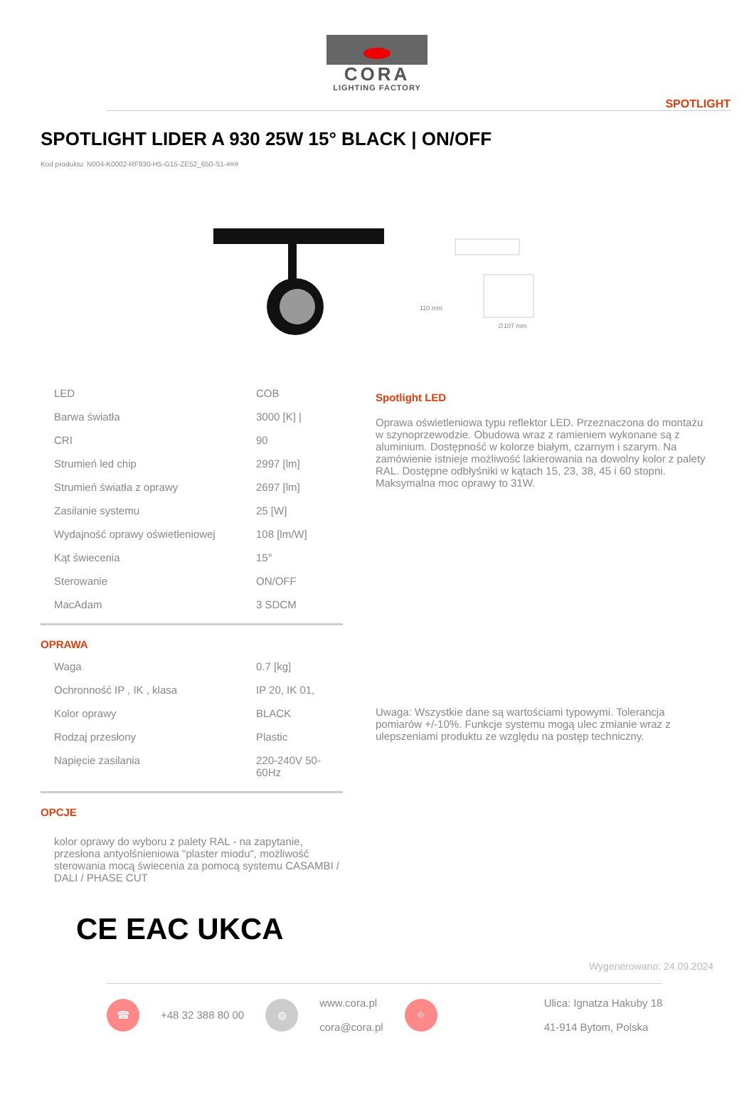CORA
LIGHTING FACTORY
SPOTLIGHT
SPOTLIGHT LIDER A 930 25W 15° BLACK | ON/OFF
Kod produktu: N004-K0002-RF930-H5-G15-ZE52_650-S1-###
110 mm
∅107 mm
| LED | COB |
| Barwa światła | 3000 [K] / |
| CRI | 90 |
| Strumień led chip | 2997 [lm] |
| Strumień światła z oprawy | 2697 [lm] |
| Zasilanie systemu | 25 [W] |
| Wydajność oprawy oświetleniowej | 108 [lm/W] |
| Kąt świecenia | 15° |
| Sterowanie | ON/OFF |
| MacAdam | 3 SDCM |
OPRAWA
| Waga | 0.7 [kg] |
| Ochronność IP , IK , klasa | IP 20, IK 01, |
| Kolor oprawy | BLACK |
| Rodzaj przesłony | Plastic |
| Napięcie zasilania | 220-240V 50-60Hz |
OPCJE
kolor oprawy do wyboru z palety RAL - na zapytanie, przesłona antyolśnieniowa "plaster miodu", możliwość sterowania mocą świecenia za pomocą systemu CASAMBI / DALI / PHASE CUT
CE EAC UKCA
Spotlight LED
Oprawa oświetleniowa typu reflektor LED. Przeznaczona do montażu w szynoprzewodzie. Obudowa wraz z ramieniem wykonane są z aluminium. Dostępność w kolorze białym, czarnym i szarym. Na zamówienie istnieje możliwość lakierowania na dowolny kolor z palety RAL. Dostępne odbłyśniki w kątach 15, 23, 38, 45 i 60 stopni. Maksymalna moc oprawy to 31W.
Uwaga: Wszystkie dane są wartościami typowymi. Tolerancja pomiarów +/-10%. Funkcje systemu mogą ulec zmianie wraz z ulepszeniami produktu ze względu na postęp techniczny.
Wygenerowano: 24.09.2024
☎
+48 32 388 80 00
◍
www.cora.pl
cora@cora.pl
⌖
Ulica: Ignatza Hakuby 18
41-914 Bytom, Polska